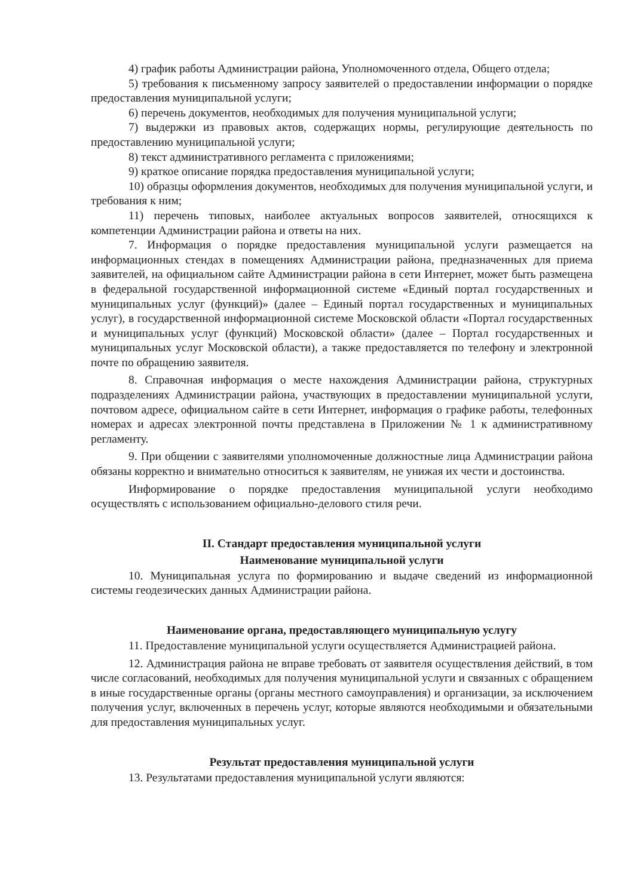4) график работы Администрации района, Уполномоченного отдела, Общего отдела;
5) требования к письменному запросу заявителей о предоставлении информации о порядке предоставления муниципальной услуги;
6) перечень документов, необходимых для получения муниципальной услуги;
7) выдержки из правовых актов, содержащих нормы, регулирующие деятельность по предоставлению муниципальной услуги;
8) текст административного регламента с приложениями;
9) краткое описание порядка предоставления муниципальной услуги;
10) образцы оформления документов, необходимых для получения муниципальной услуги, и требования к ним;
11) перечень типовых, наиболее актуальных вопросов заявителей, относящихся к компетенции Администрации района и ответы на них.
7. Информация о порядке предоставления муниципальной услуги размещается на информационных стендах в помещениях Администрации района, предназначенных для приема заявителей, на официальном сайте Администрации района в сети Интернет, может быть размещена в федеральной государственной информационной системе «Единый портал государственных и муниципальных услуг (функций)» (далее – Единый портал государственных и муниципальных услуг), в государственной информационной системе Московской области «Портал государственных и муниципальных услуг (функций) Московской области» (далее – Портал государственных и муниципальных услуг Московской области), а также предоставляется по телефону и электронной почте по обращению заявителя.
8. Справочная информация о месте нахождения Администрации района, структурных подразделениях Администрации района, участвующих в предоставлении муниципальной услуги, почтовом адресе, официальном сайте в сети Интернет, информация о графике работы, телефонных номерах и адресах электронной почты представлена в Приложении № 1 к административному регламенту.
9. При общении с заявителями уполномоченные должностные лица Администрации района обязаны корректно и внимательно относиться к заявителям, не унижая их чести и достоинства.
Информирование о порядке предоставления муниципальной услуги необходимо осуществлять с использованием официально-делового стиля речи.
II. Стандарт предоставления муниципальной услуги
Наименование муниципальной услуги
10. Муниципальная услуга по формированию и выдаче сведений из информационной системы геодезических данных Администрации района.
Наименование органа, предоставляющего муниципальную услугу
11. Предоставление муниципальной услуги осуществляется Администрацией района.
12. Администрация района не вправе требовать от заявителя осуществления действий, в том числе согласований, необходимых для получения муниципальной услуги и связанных с обращением в иные государственные органы (органы местного самоуправления) и организации, за исключением получения услуг, включенных в перечень услуг, которые являются необходимыми и обязательными для предоставления муниципальных услуг.
Результат предоставления муниципальной услуги
13. Результатами предоставления муниципальной услуги являются: